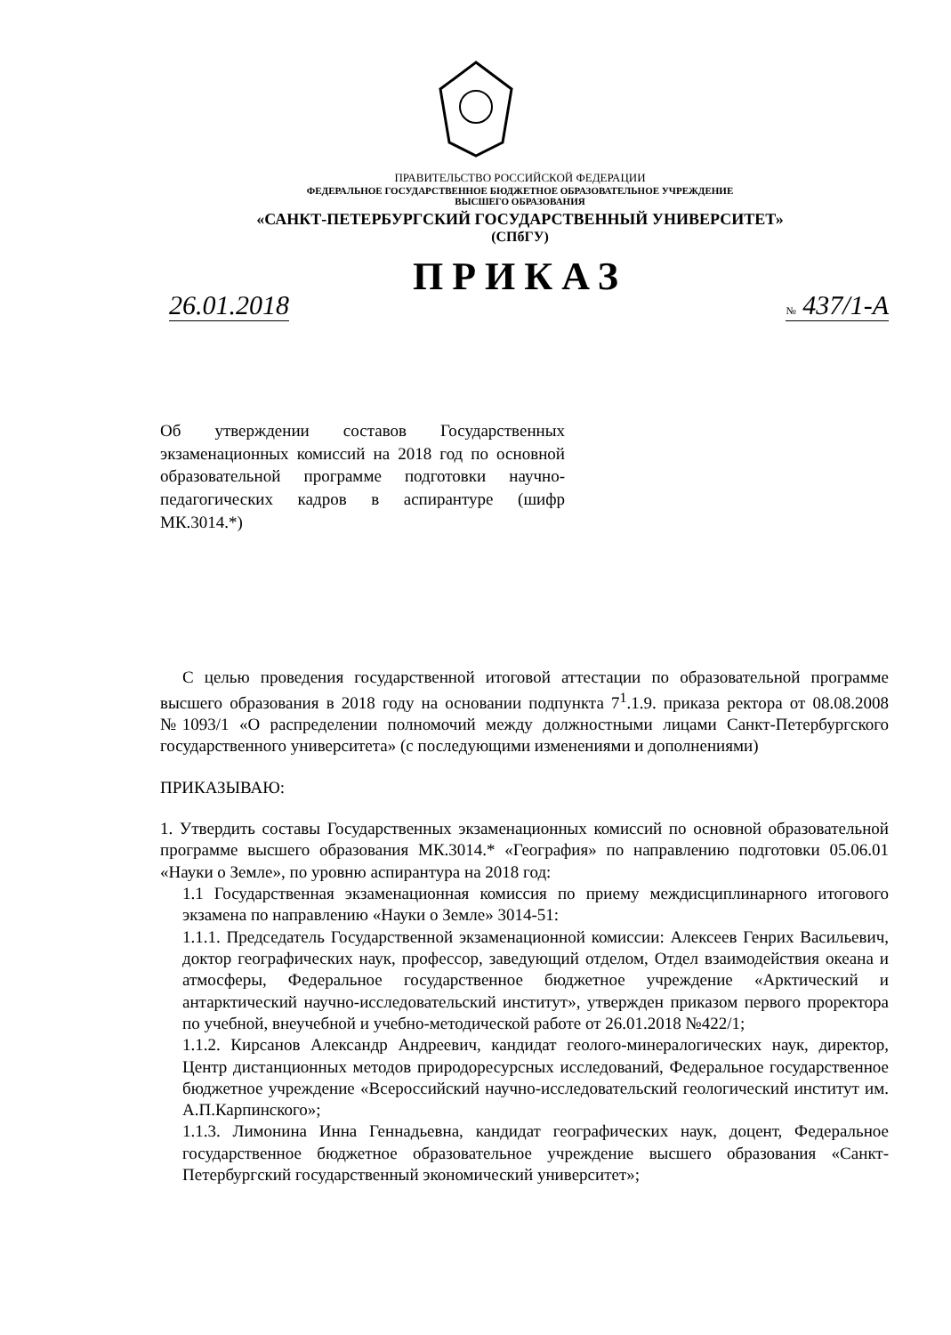ПРАВИТЕЛЬСТВО РОССИЙСКОЙ ФЕДЕРАЦИИ
ФЕДЕРАЛЬНОЕ ГОСУДАРСТВЕННОЕ БЮДЖЕТНОЕ ОБРАЗОВАТЕЛЬНОЕ УЧРЕЖДЕНИЕ
ВЫСШЕГО ОБРАЗОВАНИЯ
«САНКТ-ПЕТЕРБУРГСКИЙ ГОСУДАРСТВЕННЫЙ УНИВЕРСИТЕТ»
(СПбГУ)
ПРИКАЗ
26.01.2018 № 437/1-А
Об утверждении составов Государственных экзаменационных комиссий на 2018 год по основной образовательной программе подготовки научно-педагогических кадров в аспирантуре (шифр МК.3014.*)
С целью проведения государственной итоговой аттестации по образовательной программе высшего образования в 2018 году на основании подпункта 7<sup>1</sup>.1.9. приказа ректора от 08.08.2008 №1093/1 «О распределении полномочий между должностными лицами Санкт-Петербургского государственного университета» (с последующими изменениями и дополнениями)
ПРИКАЗЫВАЮ:
1. Утвердить составы Государственных экзаменационных комиссий по основной образовательной программе высшего образования МК.3014.* «География» по направлению подготовки 05.06.01 «Науки о Земле», по уровню аспирантура на 2018 год:
1.1 Государственная экзаменационная комиссия по приему междисциплинарного итогового экзамена по направлению «Науки о Земле» 3014-51:
1.1.1. Председатель Государственной экзаменационной комиссии: Алексеев Генрих Васильевич, доктор географических наук, профессор, заведующий отделом, Отдел взаимодействия океана и атмосферы, Федеральное государственное бюджетное учреждение «Арктический и антарктический научно-исследовательский институт», утвержден приказом первого проректора по учебной, внеучебной и учебно-методической работе от 26.01.2018 №422/1;
1.1.2. Кирсанов Александр Андреевич, кандидат геолого-минералогических наук, директор, Центр дистанционных методов природоресурсных исследований, Федеральное государственное бюджетное учреждение «Всероссийский научно-исследовательский геологический институт им. А.П.Карпинского»;
1.1.3. Лимонина Инна Геннадьевна, кандидат географических наук, доцент, Федеральное государственное бюджетное образовательное учреждение высшего образования «Санкт-Петербургский государственный экономический университет»;